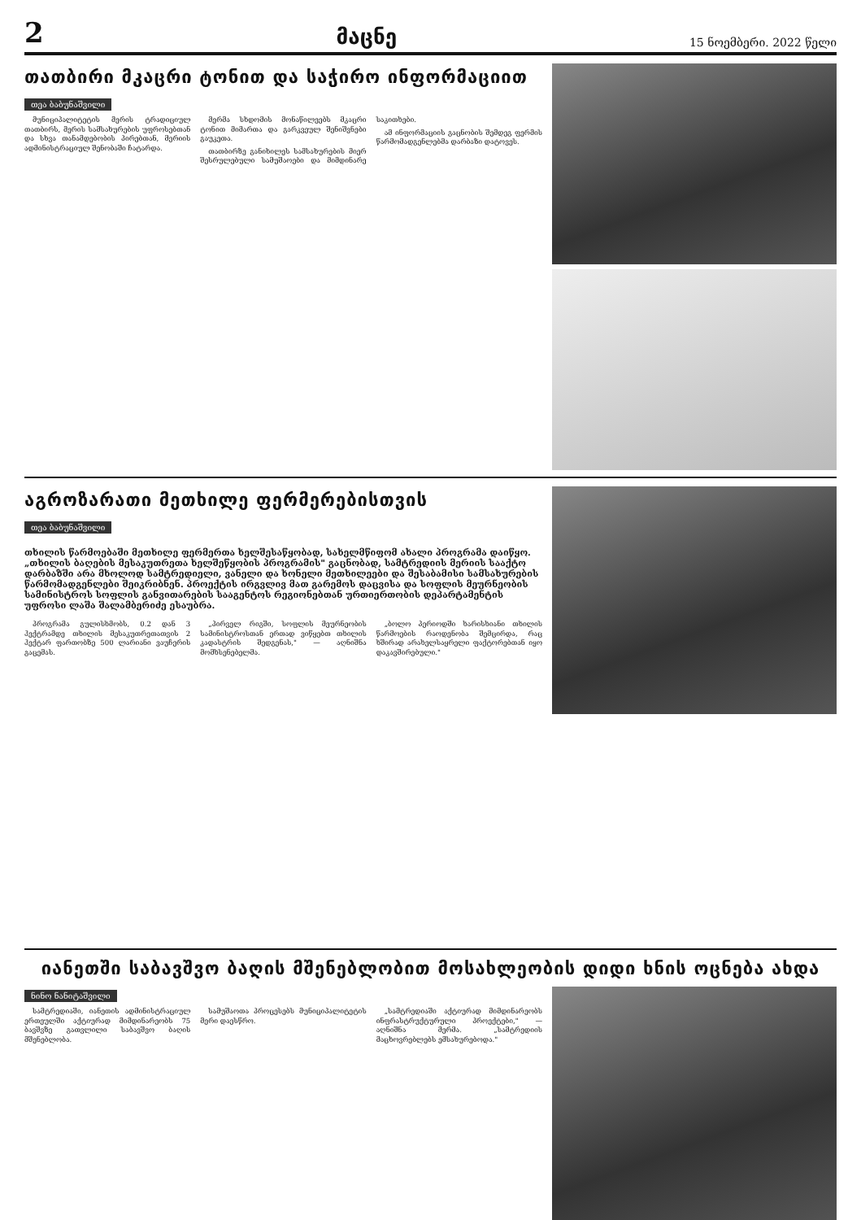2
მაცნე
15 ნოემბერი. 2022 წელი
თათბირი მკაცრი ტონით და საჭირო ინფორმაციით
თეა ბაბუნაშვილი
მუნიციპალიტეტის მერის ტრადიციულ თათბირს, მერის სამსახურების უფროსებთან და სხვა თანამდებობის პირებთან, მერიის ადმინისტრაციულ შენობაში ჩატარდა.
მერმა სხდომის მონაწილეებს მკაცრი ტონით მიმართა და გარკვეულ შენიშვნები გაუკეთა.
თათბირზე განიხილეს სამსახურების მიერ შესრულებული სამუშაოები და მიმდინარე საკითხები.
ამ ინფორმაციის გაცნობის შემდეგ ფერმის წარმომადგენლებმა დარბაზი დატოვეს.
აგროზარათი მეთხილე ფერმერებისთვის
თეა ბაბუნაშვილი
თხილის წარმოებაში მეთხილე ფერმერთა ხელშესაწყობად, სახელმწიფომ ახალი პროგრამა დაიწყო. „თხილის ბაღების მესაკუთრეთა ხელშეწყობის პროგრამის" გაცნობად, სამტრედიის მერიის სააქტო დარბაზში არა მხოლოდ სამტრედიელი, ვანელი და ხონელი მეთხილეები და შესაბამისი სამსახურების წარმომადგენლები შეიკრიბნენ. პროექტის ირგვლივ მათ გარემოს დაცვისა და სოფლის მეურნეობის სამინისტროს სოფლის განვითარების სააგენტოს რეგიონებთან ურთიერთობის დეპარტამენტის უფროსი ლაშა შალამბერიძე ესაუბრა.
პროგრამა გულისხმობს, 0.2 დან 3 ჰექტრამდე თხილის მესაკუთრეთათვის 2 ჰექტარ ფართობზე 500 ლარიანი ვაუჩერის გაცემას.
„პირველ რიგში, სოფლის მეურნეობის სამინისტროსთან ერთად ვიწყებთ თხილის კადასტრის შედგენას," — აღნიშნა მომხსენებელმა.
„ბოლო პერიოდში ხარისხიანი თხილის წარმოების რაოდენობა შემცირდა, რაც ხშირად არახელსაყრელი ფაქტორებთან იყო დაკავშირებული."
იანეთში საბავშვო ბაღის მშენებლობით მოსახლეობის დიდი ხნის ოცნება ახდა
ნინო ნანიტაშვილი
სამტრედიაში, იანეთის ადმინისტრაციულ ერთეულში აქტიურად მიმდინარეობს 75 ბავშვზე გათვლილი საბავშვო ბაღის მშენებლობა.
სამუშაოთა პროცესებს მუნიციპალიტეტის მერი დაესწრო.
„სამტრედიაში აქტიურად მიმდინარეობს ინფრასტრუქტურული პროექტები," — აღნიშნა მერმა. „სამტრედიის მაცხოვრებლებს ემსახურებოდა."